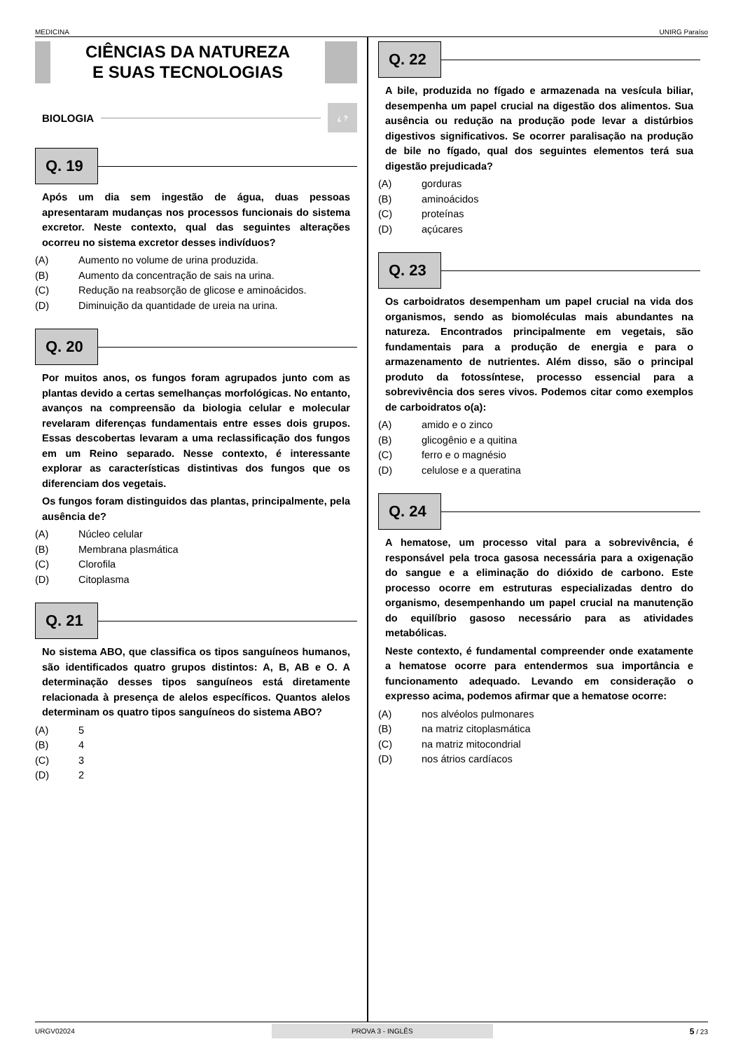MEDICINA UNIRG Paraíso
CIÊNCIAS DA NATUREZA
E SUAS TECNOLOGIAS
BIOLOGIA
¿ ?
Q. 19
Após um dia sem ingestão de água, duas pessoas apresentaram mudanças nos processos funcionais do sistema excretor. Neste contexto, qual das seguintes alterações ocorreu no sistema excretor desses indivíduos?
(A) Aumento no volume de urina produzida.
(B) Aumento da concentração de sais na urina.
(C) Redução na reabsorção de glicose e aminoácidos.
(D) Diminuição da quantidade de ureia na urina.
Q. 20
Por muitos anos, os fungos foram agrupados junto com as plantas devido a certas semelhanças morfológicas. No entanto, avanços na compreensão da biologia celular e molecular revelaram diferenças fundamentais entre esses dois grupos. Essas descobertas levaram a uma reclassificação dos fungos em um Reino separado. Nesse contexto, é interessante explorar as características distintivas dos fungos que os diferenciam dos vegetais.
Os fungos foram distinguidos das plantas, principalmente, pela ausência de?
(A) Núcleo celular
(B) Membrana plasmática
(C) Clorofila
(D) Citoplasma
Q. 21
No sistema ABO, que classifica os tipos sanguíneos humanos, são identificados quatro grupos distintos: A, B, AB e O. A determinação desses tipos sanguíneos está diretamente relacionada à presença de alelos específicos. Quantos alelos determinam os quatro tipos sanguíneos do sistema ABO?
(A) 5
(B) 4
(C) 3
(D) 2
Q. 22
A bile, produzida no fígado e armazenada na vesícula biliar, desempenha um papel crucial na digestão dos alimentos. Sua ausência ou redução na produção pode levar a distúrbios digestivos significativos. Se ocorrer paralisação na produção de bile no fígado, qual dos seguintes elementos terá sua digestão prejudicada?
(A) gorduras
(B) aminoácidos
(C) proteínas
(D) açúcares
Q. 23
Os carboidratos desempenham um papel crucial na vida dos organismos, sendo as biomoléculas mais abundantes na natureza. Encontrados principalmente em vegetais, são fundamentais para a produção de energia e para o armazenamento de nutrientes. Além disso, são o principal produto da fotossíntese, processo essencial para a sobrevivência dos seres vivos. Podemos citar como exemplos de carboidratos o(a):
(A) amido e o zinco
(B) glicogênio e a quitina
(C) ferro e o magnésio
(D) celulose e a queratina
Q. 24
A hematose, um processo vital para a sobrevivência, é responsável pela troca gasosa necessária para a oxigenação do sangue e a eliminação do dióxido de carbono. Este processo ocorre em estruturas especializadas dentro do organismo, desempenhando um papel crucial na manutenção do equilíbrio gasoso necessário para as atividades metabólicas.
Neste contexto, é fundamental compreender onde exatamente a hematose ocorre para entendermos sua importância e funcionamento adequado. Levando em consideração o expresso acima, podemos afirmar que a hematose ocorre:
(A) nos alvéolos pulmonares
(B) na matriz citoplasmática
(C) na matriz mitocondrial
(D) nos átrios cardíacos
URGV02024 PROVA 3 - INGLÊS 5 / 23